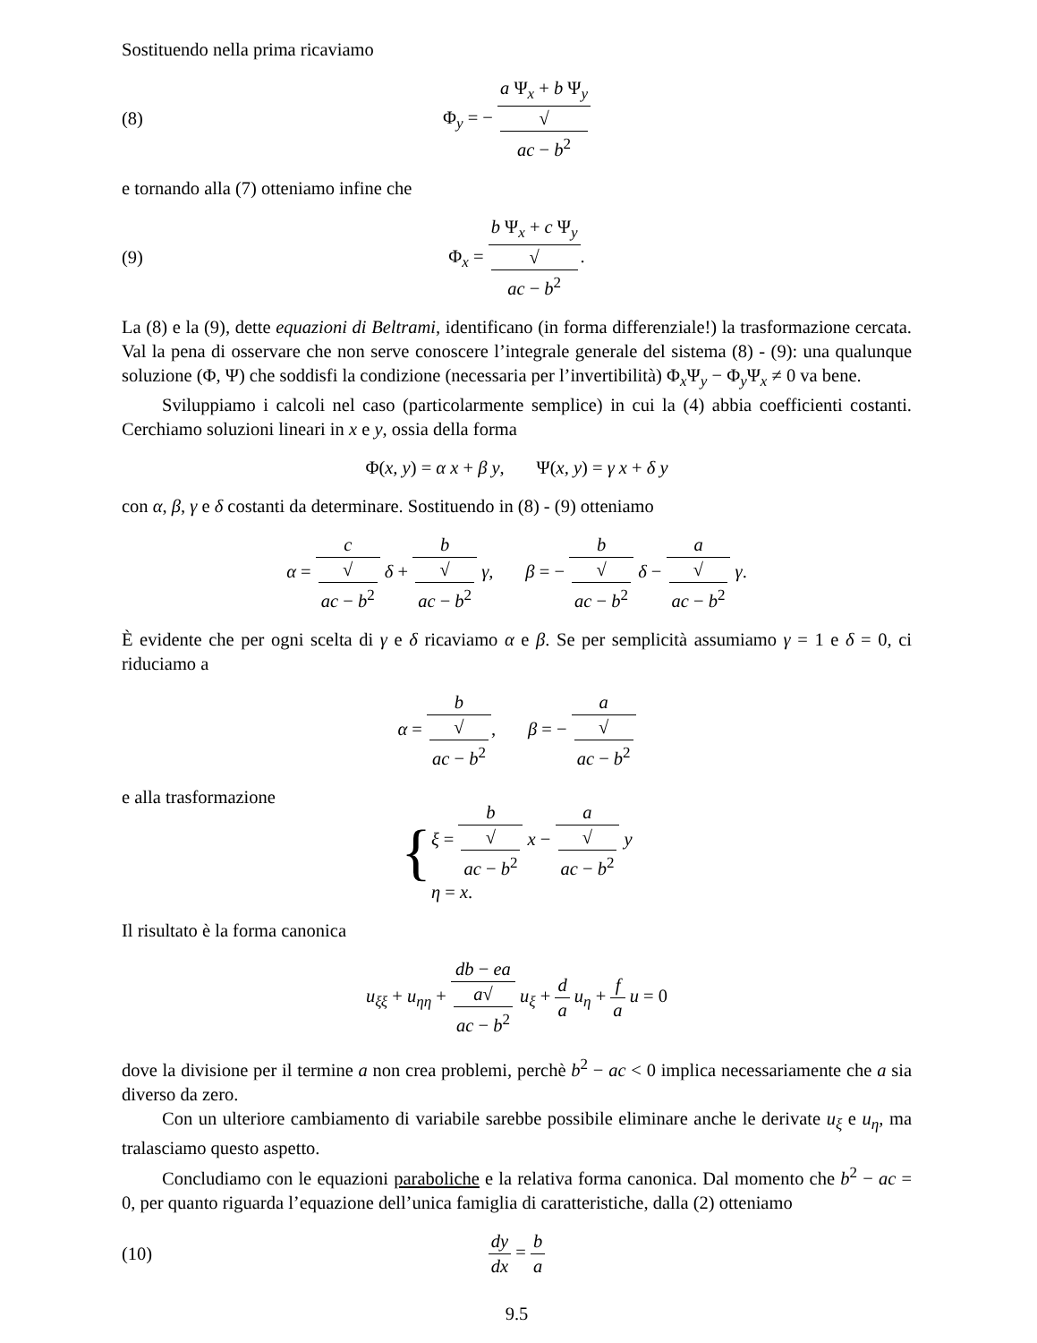Sostituendo nella prima ricaviamo
(8) Φ<sub>y</sub> = − a Ψ<sub>x</sub> + b Ψ<sub>y</sub> √
ac − b<sup>2</sup>
e tornando alla (7) otteniamo infine che
(9) Φ<sub>x</sub> = b Ψ<sub>x</sub> + c Ψ<sub>y</sub> √
ac − b<sup>2</sup>.
La (8) e la (9), dette equazioni di Beltrami, identificano (in forma differenziale!) la trasformazione cercata. Val la pena di osservare che non serve conoscere l’integrale generale del sistema (8) - (9): una qualunque soluzione (Φ, Ψ) che soddisfi la condizione (necessaria per l’invertibilità) Φ<sub>x</sub>Ψ<sub>y</sub> − Φ<sub>y</sub>Ψ<sub>x</sub> ≠ 0 va bene.
Sviluppiamo i calcoli nel caso (particolarmente semplice) in cui la (4) abbia coefficienti costanti. Cerchiamo soluzioni lineari in x e y, ossia della forma
Φ(x, y) = α x + β y, Ψ(x, y) = γ x + δ y
con α, β, γ e δ costanti da determinare. Sostituendo in (8) - (9) otteniamo
α = c √
ac − b<sup>2</sup> δ + b √
ac − b<sup>2</sup> γ, β = − b √
ac − b<sup>2</sup> δ − a √
ac − b<sup>2</sup> γ.
È evidente che per ogni scelta di γ e δ ricaviamo α e β. Se per semplicità assumiamo γ = 1 e δ = 0, ci riduciamo a
α = b √
ac − b<sup>2</sup>, β = − a √
ac − b<sup>2</sup>
e alla trasformazione
{
ξ = b √
ac − b<sup>2</sup> x − a √
ac − b<sup>2</sup> y
η = x.
Il risultato è la forma canonica
u<sub>ξξ</sub> + u<sub>ηη</sub> + db − ea a√
ac − b<sup>2</sup> u<sub>ξ</sub> + d a u<sub>η</sub> + f a u = 0
dove la divisione per il termine a non crea problemi, perchè b<sup>2</sup> − ac < 0 implica necessariamente che a sia diverso da zero.
Con un ulteriore cambiamento di variabile sarebbe possibile eliminare anche le derivate u<sub>ξ</sub> e u<sub>η</sub>, ma tralasciamo questo aspetto.
Concludiamo con le equazioni paraboliche e la relativa forma canonica. Dal momento che b<sup>2</sup> − ac = 0, per quanto riguarda l’equazione dell’unica famiglia di caratteristiche, dalla (2) otteniamo
(10) dy dx = b a
9.5